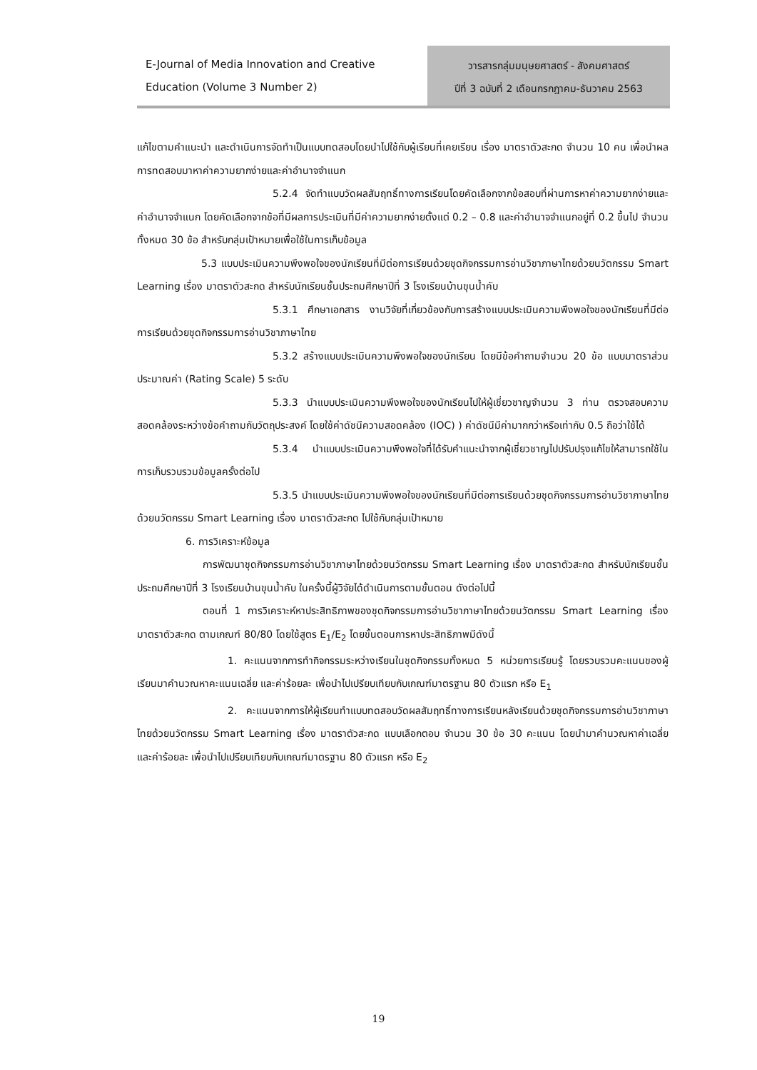E-Journal of Media Innovation and Creative
Education (Volume 3 Number 2)
วารสารกลุ่มมนุษยศาสตร์ - สังคมศาสตร์
ปีที่ 3 ฉบับที่ 2 เดือนกรกฎาคม-ธันวาคม 2563
แก้ไขตามคำแนะนำ และดำเนินการจัดทำเป็นแบบทดสอบโดยนำไปใช้กับผู้เรียนที่เคยเรียน เรื่อง มาตราตัวสะกด จำนวน 10 คน เพื่อนำผลการทดสอบมาหาค่าความยากง่ายและค่าอำนาจจำแนก
5.2.4 จัดทำแบบวัดผลสัมฤทธิ์ทางการเรียนโดยคัดเลือกจากข้อสอบที่ผ่านการหาค่าความยากง่ายและค่าอำนาจจำแนก โดยคัดเลือกจากข้อที่มีผลการประเมินที่มีค่าความยากง่ายตั้งแต่ 0.2 – 0.8 และค่าอำนาจจำแนกอยู่ที่ 0.2 ขึ้นไป จำนวนทั้งหมด 30 ข้อ สำหรับกลุ่มเป้าหมายเพื่อใช้ในการเก็บข้อมูล
5.3 แบบประเมินความพึงพอใจของนักเรียนที่มีต่อการเรียนด้วยชุดกิจกรรมการอ่านวิชาภาษาไทยด้วยนวัตกรรม Smart Learning เรื่อง มาตราตัวสะกด สำหรับนักเรียนชั้นประถมศึกษาปีที่ 3 โรงเรียนบ้านขุนน้ำคับ
5.3.1 ศึกษาเอกสาร งานวิจัยที่เกี่ยวข้องกับการสร้างแบบประเมินความพึงพอใจของนักเรียนที่มีต่อการเรียนด้วยชุดกิจกรรมการอ่านวิชาภาษาไทย
5.3.2 สร้างแบบประเมินความพึงพอใจของนักเรียน โดยมีข้อคำถามจำนวน 20 ข้อ แบบมาตราส่วนประมาณค่า (Rating Scale) 5 ระดับ
5.3.3 นำแบบประเมินความพึงพอใจของนักเรียนไปให้ผู้เชี่ยวชาญจำนวน 3 ท่าน ตรวจสอบความสอดคล้องระหว่างข้อคำถามกับวัตถุประสงค์ โดยใช้ค่าดัชนีความสอดคล้อง (IOC) ) ค่าดัชนีมีค่ามากกว่าหรือเท่ากับ 0.5 ถือว่าใช้ได้
5.3.4 นำแบบประเมินความพึงพอใจที่ได้รับคำแนะนำจากผู้เชี่ยวชาญไปปรับปรุงแก้ไขให้สามารถใช้ในการเก็บรวบรวมข้อมูลครั้งต่อไป
5.3.5 นำแบบประเมินความพึงพอใจของนักเรียนที่มีต่อการเรียนด้วยชุดกิจกรรมการอ่านวิชาภาษาไทยด้วยนวัตกรรม Smart Learning เรื่อง มาตราตัวสะกด ไปใช้กับกลุ่มเป้าหมาย
6. การวิเคราะห์ข้อมูล
การพัฒนาชุดกิจกรรมการอ่านวิชาภาษาไทยด้วยนวัตกรรม Smart Learning เรื่อง มาตราตัวสะกด สำหรับนักเรียนชั้นประถมศึกษาปีที่ 3 โรงเรียนบ้านขุนน้ำคับ ในครั้งนี้ผู้วิจัยได้ดำเนินการตามขั้นตอน ดังต่อไปนี้
ตอนที่ 1 การวิเคราะห์หาประสิทธิภาพของชุดกิจกรรมการอ่านวิชาภาษาไทยด้วยนวัตกรรม Smart Learning เรื่อง มาตราตัวสะกด ตามเกณฑ์ 80/80 โดยใช้สูตร E<sub>1</sub>/E<sub>2</sub> โดยขั้นตอนการหาประสิทธิภาพมีดังนี้
1. คะแนนจากการทำกิจกรรมระหว่างเรียนในชุดกิจกรรมทั้งหมด 5 หน่วยการเรียนรู้ โดยรวบรวมคะแนนของผู้เรียนมาคำนวณหาคะแนนเฉลี่ย และค่าร้อยละ เพื่อนำไปเปรียบเทียบกับเกณฑ์มาตรฐาน 80 ตัวแรก หรือ E<sub>1</sub>
2. คะแนนจากการให้ผู้เรียนทำแบบทดสอบวัดผลสัมฤทธิ์ทางการเรียนหลังเรียนด้วยชุดกิจกรรมการอ่านวิชาภาษาไทยด้วยนวัตกรรม Smart Learning เรื่อง มาตราตัวสะกด แบบเลือกตอบ จำนวน 30 ข้อ 30 คะแนน โดยนำมาคำนวณหาค่าเฉลี่ย และค่าร้อยละ เพื่อนำไปเปรียบเทียบกับเกณฑ์มาตรฐาน 80 ตัวแรก หรือ E<sub>2</sub>
19